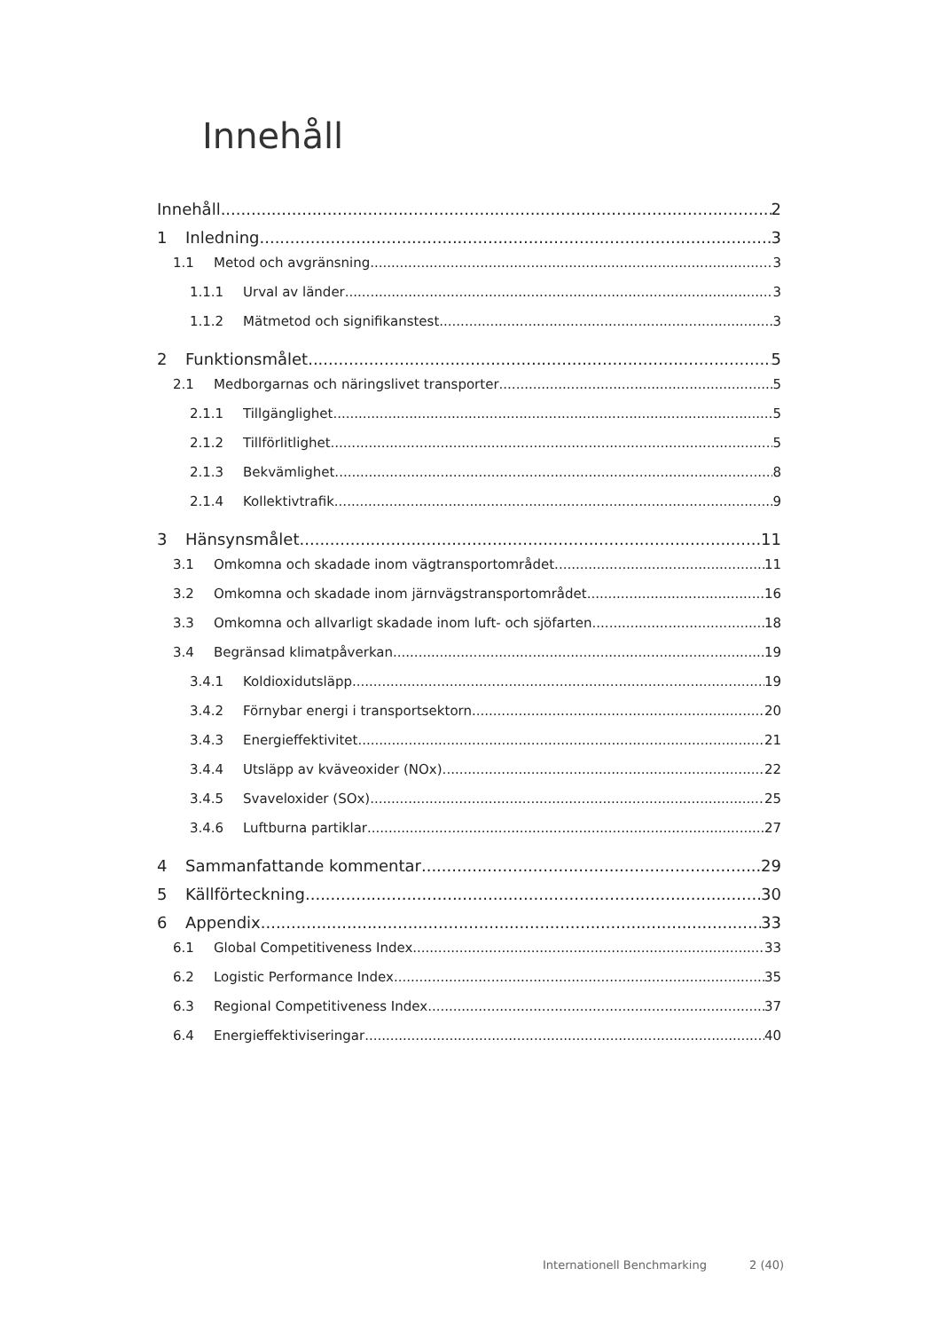Innehåll
Innehåll 2
1 Inledning 3
1.1 Metod och avgränsning 3
1.1.1 Urval av länder 3
1.1.2 Mätmetod och signifikanstest 3
2 Funktionsmålet 5
2.1 Medborgarnas och näringslivet transporter 5
2.1.1 Tillgänglighet 5
2.1.2 Tillförlitlighet 5
2.1.3 Bekvämlighet 8
2.1.4 Kollektivtrafik 9
3 Hänsynsmålet 11
3.1 Omkomna och skadade inom vägtransportområdet 11
3.2 Omkomna och skadade inom järnvägstransportområdet 16
3.3 Omkomna och allvarligt skadade inom luft- och sjöfarten 18
3.4 Begränsad klimatpåverkan 19
3.4.1 Koldioxidutsläpp 19
3.4.2 Förnybar energi i transportsektorn 20
3.4.3 Energieffektivitet 21
3.4.4 Utsläpp av kväveoxider (NOx) 22
3.4.5 Svaveloxider (SOx) 25
3.4.6 Luftburna partiklar 27
4 Sammanfattande kommentar 29
5 Källförteckning 30
6 Appendix 33
6.1 Global Competitiveness Index 33
6.2 Logistic Performance Index 35
6.3 Regional Competitiveness Index 37
6.4 Energieffektiviseringar 40
Internationell Benchmarking 2 (40)